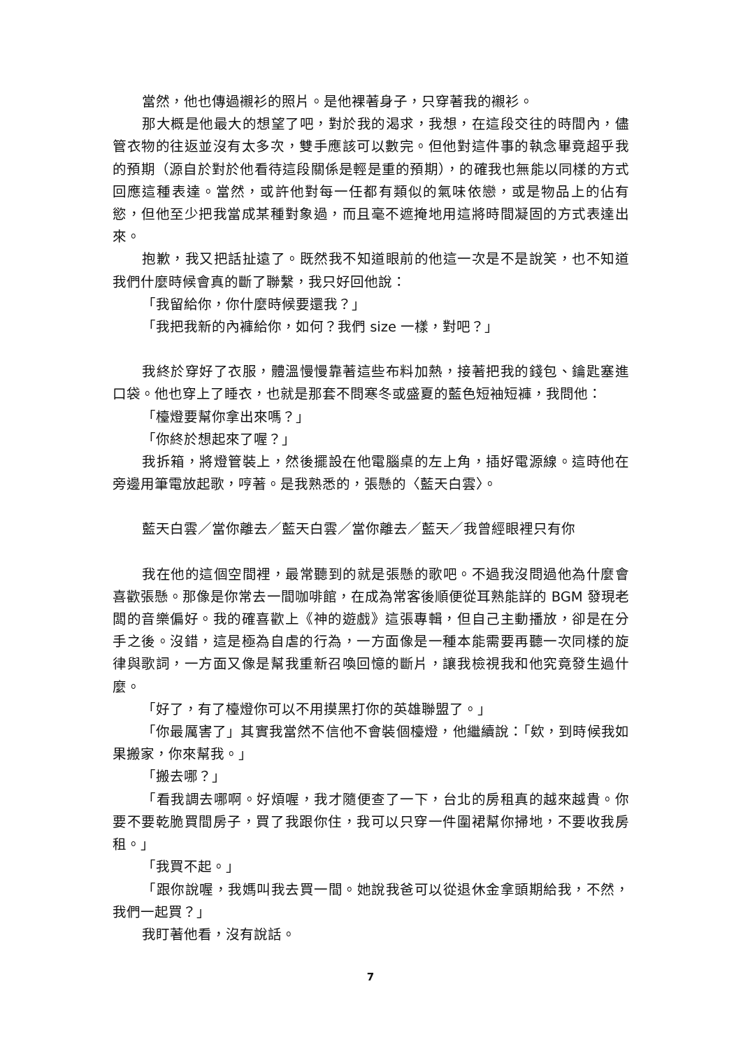當然，他也傳過襯衫的照片。是他裸著身子，只穿著我的襯衫。
那大概是他最大的想望了吧，對於我的渴求，我想，在這段交往的時間內，儘管衣物的往返並沒有太多次，雙手應該可以數完。但他對這件事的執念畢竟超乎我的預期（源自於對於他看待這段關係是輕是重的預期），的確我也無能以同樣的方式回應這種表達。當然，或許他對每一任都有類似的氣味依戀，或是物品上的佔有慾，但他至少把我當成某種對象過，而且毫不遮掩地用這將時間凝固的方式表達出來。
抱歉，我又把話扯遠了。既然我不知道眼前的他這一次是不是說笑，也不知道我們什麼時候會真的斷了聯繫，我只好回他說：
「我留給你，你什麼時候要還我？」
「我把我新的內褲給你，如何？我們 size 一樣，對吧？」
我終於穿好了衣服，體溫慢慢靠著這些布料加熱，接著把我的錢包、鑰匙塞進口袋。他也穿上了睡衣，也就是那套不問寒冬或盛夏的藍色短袖短褲，我問他：
「檯燈要幫你拿出來嗎？」
「你終於想起來了喔？」
我拆箱，將燈管裝上，然後擺設在他電腦桌的左上角，插好電源線。這時他在旁邊用筆電放起歌，哼著。是我熟悉的，張懸的〈藍天白雲〉。
藍天白雲／當你離去／藍天白雲／當你離去／藍天／我曾經眼裡只有你
我在他的這個空間裡，最常聽到的就是張懸的歌吧。不過我沒問過他為什麼會喜歡張懸。那像是你常去一間咖啡館，在成為常客後順便從耳熟能詳的 BGM 發現老闆的音樂偏好。我的確喜歡上《神的遊戲》這張專輯，但自己主動播放，卻是在分手之後。沒錯，這是極為自虐的行為，一方面像是一種本能需要再聽一次同樣的旋律與歌詞，一方面又像是幫我重新召喚回憶的斷片，讓我檢視我和他究竟發生過什麼。
「好了，有了檯燈你可以不用摸黑打你的英雄聯盟了。」
「你最厲害了」其實我當然不信他不會裝個檯燈，他繼續說：「欸，到時候我如果搬家，你來幫我。」
「搬去哪？」
「看我調去哪啊。好煩喔，我才隨便查了一下，台北的房租真的越來越貴。你要不要乾脆買間房子，買了我跟你住，我可以只穿一件圍裙幫你掃地，不要收我房租。」
「我買不起。」
「跟你說喔，我媽叫我去買一間。她說我爸可以從退休金拿頭期給我，不然，我們一起買？」
我盯著他看，沒有說話。
7